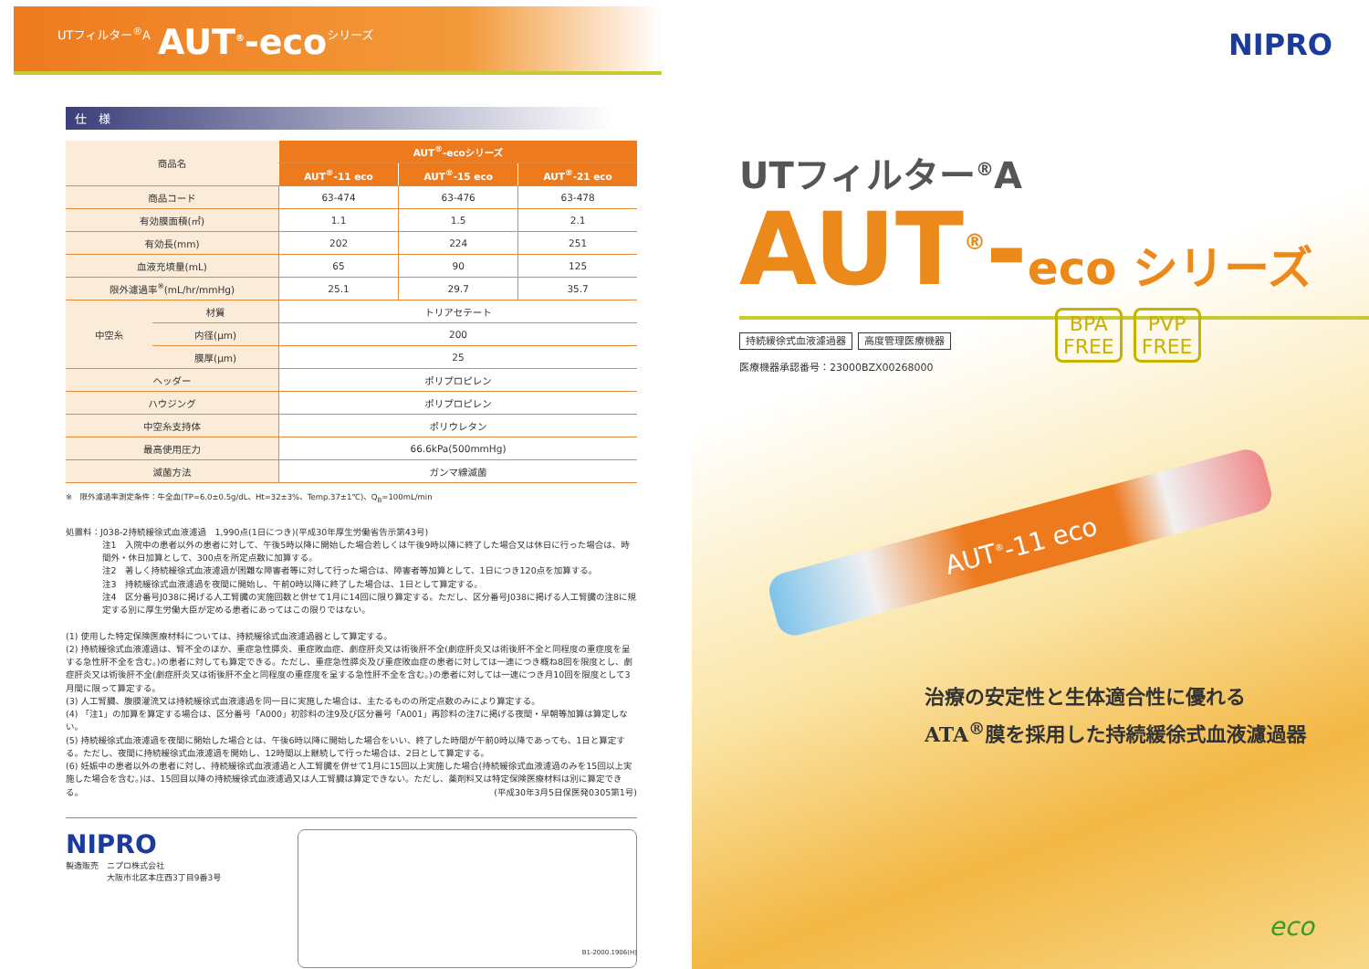UTフィルター<sup>®</sup>A AUT<sup>®</sup>-eco シリーズ
仕　様
| 商品名 | | AUT<sup>®</sup>-ecoシリーズ | | |
| | | AUT<sup>®</sup>-11 eco | AUT<sup>®</sup>-15 eco | AUT<sup>®</sup>-21 eco |
| 商品コード | | 63-474 | 63-476 | 63-478 |
| 有効膜面積(㎡) | | 1.1 | 1.5 | 2.1 |
| 有効長(mm) | | 202 | 224 | 251 |
| 血液充填量(mL) | | 65 | 90 | 125 |
| 限外濾過率<sup>※</sup>(mL/hr/mmHg) | | 25.1 | 29.7 | 35.7 |
| 中空糸 | 材質 | トリアセテート | | |
| | 内径(μm) | 200 | | |
| | 膜厚(μm) | 25 | | |
| ヘッダー | | ポリプロピレン | | |
| ハウジング | | ポリプロピレン | | |
| 中空糸支持体 | | ポリウレタン | | |
| 最高使用圧力 | | 66.6kPa(500mmHg) | | |
| 滅菌方法 | | ガンマ線滅菌 | | |
※　限外濾過率測定条件：牛全血(TP=6.0±0.5g/dL、Ht=32±3%、Temp.37±1℃)、Q<sub>B</sub>=100mL/min
処置料：J038-2持続緩徐式血液濾過　1,990点(1日につき)(平成30年厚生労働省告示第43号)
注1　入院中の患者以外の患者に対して、午後5時以降に開始した場合若しくは午後9時以降に終了した場合又は休日に行った場合は、時間外・休日加算として、300点を所定点数に加算する。
注2　著しく持続緩徐式血液濾過が困難な障害者等に対して行った場合は、障害者等加算として、1日につき120点を加算する。
注3　持続緩徐式血液濾過を夜間に開始し、午前0時以降に終了した場合は、1日として算定する。
注4　区分番号J038に掲げる人工腎臓の実施回数と併せて1月に14回に限り算定する。ただし、区分番号J038に掲げる人工腎臓の注8に規定する別に厚生労働大臣が定める患者にあってはこの限りではない。
(1) 使用した特定保険医療材料については、持続緩徐式血液濾過器として算定する。
(2) 持続緩徐式血液濾過は、腎不全のほか、重症急性膵炎、重症敗血症、劇症肝炎又は術後肝不全(劇症肝炎又は術後肝不全と同程度の重症度を呈する急性肝不全を含む。)の患者に対しても算定できる。ただし、重症急性膵炎及び重症敗血症の患者に対しては一連につき概ね8回を限度とし、劇症肝炎又は術後肝不全(劇症肝炎又は術後肝不全と同程度の重症度を呈する急性肝不全を含む。)の患者に対しては一連につき月10回を限度として3月間に限って算定する。
(3) 人工腎臓、腹膜灌流又は持続緩徐式血液濾過を同一日に実施した場合は、主たるものの所定点数のみにより算定する。
(4) 「注1」の加算を算定する場合は、区分番号「A000」初診料の注9及び区分番号「A001」再診料の注7に掲げる夜間・早朝等加算は算定しない。
(5) 持続緩徐式血液濾過を夜間に開始した場合とは、午後6時以降に開始した場合をいい、終了した時間が午前0時以降であっても、1日と算定する。ただし、夜間に持続緩徐式血液濾過を開始し、12時間以上継続して行った場合は、2日として算定する。
(6) 妊娠中の患者以外の患者に対し、持続緩徐式血液濾過と人工腎臓を併せて1月に15回以上実施した場合(持続緩徐式血液濾過のみを15回以上実施した場合を含む。)は、15回目以降の持続緩徐式血液濾過又は人工腎臓は算定できない。ただし、薬剤料又は特定保険医療材料は別に算定できる。 (平成30年3月5日保医発0305第1号)
NIPRO
製造販売　ニプロ株式会社
　　　　　大阪市北区本庄西3丁目9番3号
B1-2000.1906(H)
NIPRO
UTフィルター<sup>®</sup>A
AUT<sup>®</sup>-eco シリーズ
持続緩徐式血液濾過器 高度管理医療機器
医療機器承認番号：23000BZX00268000
BPA
FREE
PVP
FREE
AUT<sup>®</sup>-11 eco
治療の安定性と生体適合性に優れる
ATA<sup>®</sup>膜を採用した持続緩徐式血液濾過器
eco